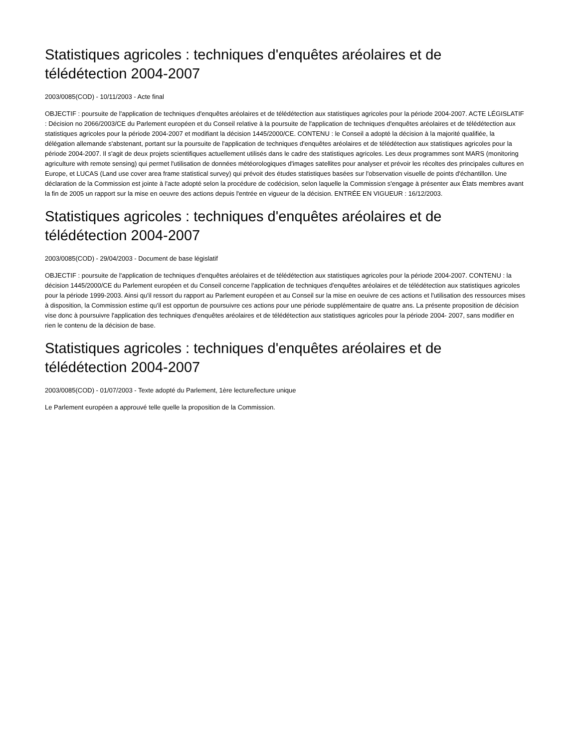Statistiques agricoles : techniques d'enquêtes aréolaires et de télédétection 2004-2007
2003/0085(COD) - 10/11/2003 - Acte final
OBJECTIF : poursuite de l'application de techniques d'enquêtes aréolaires et de télédétection aux statistiques agricoles pour la période 2004-2007. ACTE LÉGISLATIF : Décision no 2066/2003/CE du Parlement européen et du Conseil relative à la poursuite de l'application de techniques d'enquêtes aréolaires et de télédétection aux statistiques agricoles pour la période 2004-2007 et modifiant la décision 1445/2000/CE. CONTENU : le Conseil a adopté la décision à la majorité qualifiée, la délégation allemande s'abstenant, portant sur la poursuite de l'application de techniques d'enquêtes aréolaires et de télédétection aux statistiques agricoles pour la période 2004-2007. Il s'agit de deux projets scientifiques actuellement utilisés dans le cadre des statistiques agricoles. Les deux programmes sont MARS (monitoring agriculture with remote sensing) qui permet l'utilisation de données météorologiques d'images satellites pour analyser et prévoir les récoltes des principales cultures en Europe, et LUCAS (Land use cover area frame statistical survey) qui prévoit des études statistiques basées sur l'observation visuelle de points d'échantillon. Une déclaration de la Commission est jointe à l'acte adopté selon la procédure de codécision, selon laquelle la Commission s'engage à présenter aux États membres avant la fin de 2005 un rapport sur la mise en oeuvre des actions depuis l'entrée en vigueur de la décision. ENTRÉE EN VIGUEUR : 16/12/2003.
Statistiques agricoles : techniques d'enquêtes aréolaires et de télédétection 2004-2007
2003/0085(COD) - 29/04/2003 - Document de base législatif
OBJECTIF : poursuite de l'application de techniques d'enquêtes aréolaires et de télédétection aux statistiques agricoles pour la période 2004-2007. CONTENU : la décision 1445/2000/CE du Parlement européen et du Conseil concerne l'application de techniques d'enquêtes aréolaires et de télédétection aux statistiques agricoles pour la période 1999-2003. Ainsi qu'il ressort du rapport au Parlement européen et au Conseil sur la mise en oeuivre de ces actions et l'utilisation des ressources mises à disposition, la Commission estime qu'il est opportun de poursuivre ces actions pour une période supplémentaire de quatre ans. La présente proposition de décision vise donc à poursuivre l'application des techniques d'enquêtes aréolaires et de télédétection aux statistiques agricoles pour la période 2004- 2007, sans modifier en rien le contenu de la décision de base.
Statistiques agricoles : techniques d'enquêtes aréolaires et de télédétection 2004-2007
2003/0085(COD) - 01/07/2003 - Texte adopté du Parlement, 1ère lecture/lecture unique
Le Parlement européen a approuvé telle quelle la proposition de la Commission.